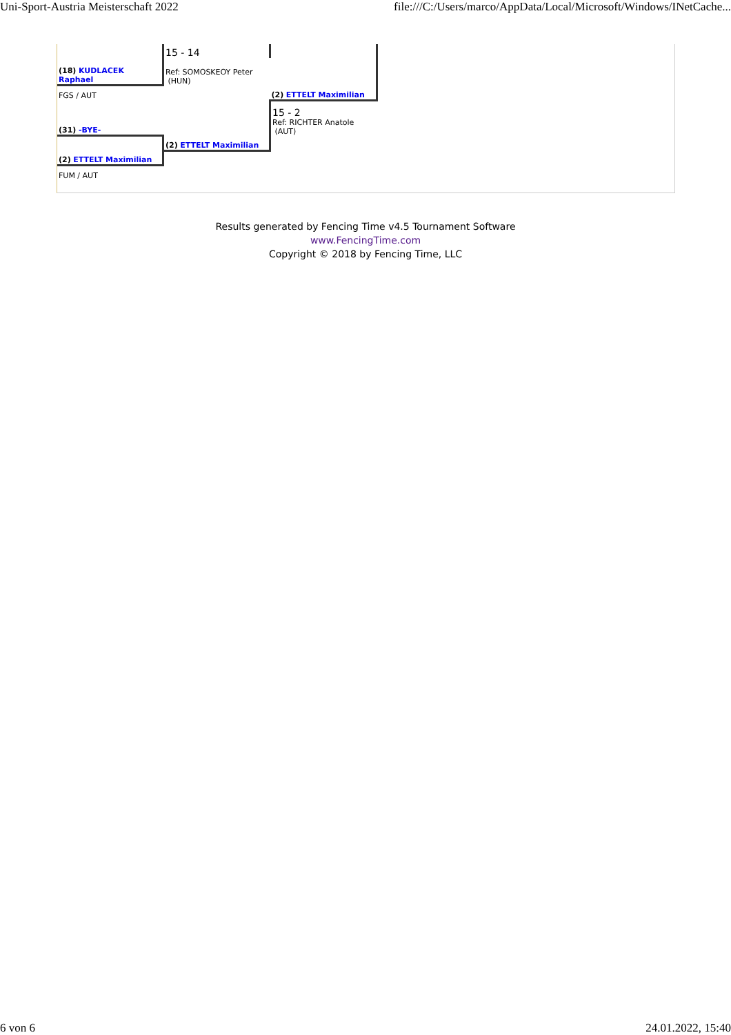Uni-Sport-Austria Meisterschaft 2022 file:///C:/Users/marco/AppData/Local/Microsoft/Windows/INetCache...
| | 15 - 14 | |
| (18) KUDLACEK Raphael | Ref: SOMOSKEOY Peter (HUN) | |
| FGS / AUT | | (2) ETTELT Maximilian |
| (31) -BYE- | | 15 - 2 Ref: RICHTER Anatole (AUT) |
| | (2) ETTELT Maximilian | |
| (2) ETTELT Maximilian | | |
| FUM / AUT | | |
Results generated by Fencing Time v4.5 Tournament Software
www.FencingTime.com
Copyright © 2018 by Fencing Time, LLC
6 von 6 24.01.2022, 15:40